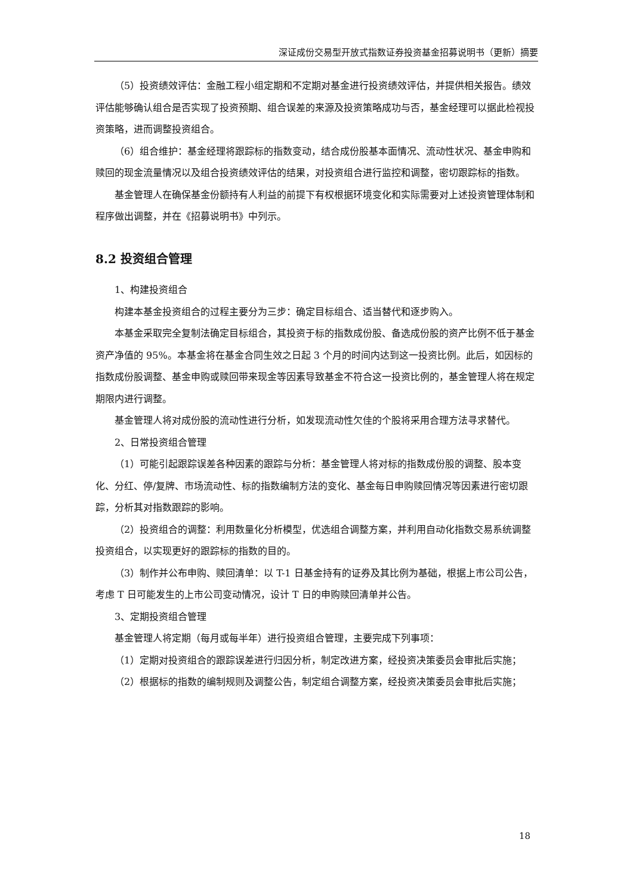深证成份交易型开放式指数证券投资基金招募说明书（更新）摘要
（5）投资绩效评估：金融工程小组定期和不定期对基金进行投资绩效评估，并提供相关报告。绩效评估能够确认组合是否实现了投资预期、组合误差的来源及投资策略成功与否，基金经理可以据此检视投资策略，进而调整投资组合。
（6）组合维护：基金经理将跟踪标的指数变动，结合成份股基本面情况、流动性状况、基金申购和赎回的现金流量情况以及组合投资绩效评估的结果，对投资组合进行监控和调整，密切跟踪标的指数。
基金管理人在确保基金份额持有人利益的前提下有权根据环境变化和实际需要对上述投资管理体制和程序做出调整，并在《招募说明书》中列示。
8.2 投资组合管理
1、构建投资组合
构建本基金投资组合的过程主要分为三步：确定目标组合、适当替代和逐步购入。
本基金采取完全复制法确定目标组合，其投资于标的指数成份股、备选成份股的资产比例不低于基金资产净值的 95%。本基金将在基金合同生效之日起 3 个月的时间内达到这一投资比例。此后，如因标的指数成份股调整、基金申购或赎回带来现金等因素导致基金不符合这一投资比例的，基金管理人将在规定期限内进行调整。
基金管理人将对成份股的流动性进行分析，如发现流动性欠佳的个股将采用合理方法寻求替代。
2、日常投资组合管理
（1）可能引起跟踪误差各种因素的跟踪与分析：基金管理人将对标的指数成份股的调整、股本变化、分红、停/复牌、市场流动性、标的指数编制方法的变化、基金每日申购赎回情况等因素进行密切跟踪，分析其对指数跟踪的影响。
（2）投资组合的调整：利用数量化分析模型，优选组合调整方案，并利用自动化指数交易系统调整投资组合，以实现更好的跟踪标的指数的目的。
（3）制作并公布申购、赎回清单：以 T-1 日基金持有的证券及其比例为基础，根据上市公司公告，考虑 T 日可能发生的上市公司变动情况，设计 T 日的申购赎回清单并公告。
3、定期投资组合管理
基金管理人将定期（每月或每半年）进行投资组合管理，主要完成下列事项：
（1）定期对投资组合的跟踪误差进行归因分析，制定改进方案，经投资决策委员会审批后实施；
（2）根据标的指数的编制规则及调整公告，制定组合调整方案，经投资决策委员会审批后实施；
18